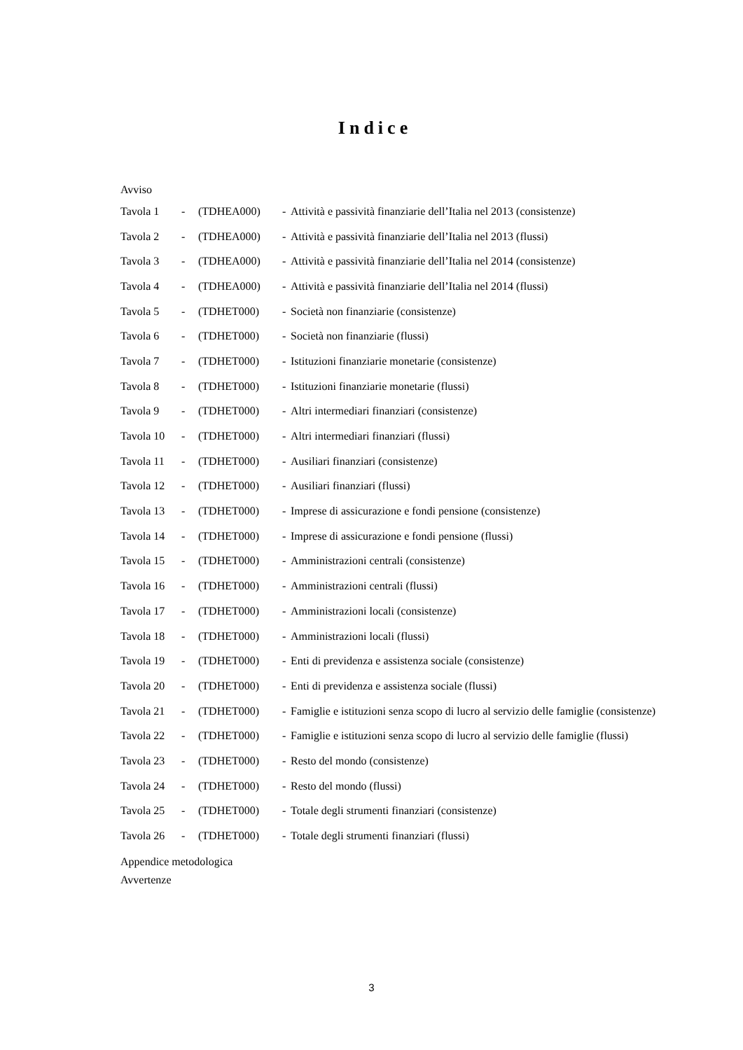Indice
Avviso
| Tavola 1 | - | (TDHEA000) | - | Attività e passività finanziarie dell’Italia nel 2013 (consistenze) |
| Tavola 2 | - | (TDHEA000) | - | Attività e passività finanziarie dell’Italia nel 2013 (flussi) |
| Tavola 3 | - | (TDHEA000) | - | Attività e passività finanziarie dell’Italia nel 2014 (consistenze) |
| Tavola 4 | - | (TDHEA000) | - | Attività e passività finanziarie dell’Italia nel 2014 (flussi) |
| Tavola 5 | - | (TDHET000) | - | Società non finanziarie (consistenze) |
| Tavola 6 | - | (TDHET000) | - | Società non finanziarie (flussi) |
| Tavola 7 | - | (TDHET000) | - | Istituzioni finanziarie monetarie (consistenze) |
| Tavola 8 | - | (TDHET000) | - | Istituzioni finanziarie monetarie (flussi) |
| Tavola 9 | - | (TDHET000) | - | Altri intermediari finanziari (consistenze) |
| Tavola 10 | - | (TDHET000) | - | Altri intermediari finanziari (flussi) |
| Tavola 11 | - | (TDHET000) | - | Ausiliari finanziari (consistenze) |
| Tavola 12 | - | (TDHET000) | - | Ausiliari finanziari (flussi) |
| Tavola 13 | - | (TDHET000) | - | Imprese di assicurazione e fondi pensione (consistenze) |
| Tavola 14 | - | (TDHET000) | - | Imprese di assicurazione e fondi pensione (flussi) |
| Tavola 15 | - | (TDHET000) | - | Amministrazioni centrali (consistenze) |
| Tavola 16 | - | (TDHET000) | - | Amministrazioni centrali (flussi) |
| Tavola 17 | - | (TDHET000) | - | Amministrazioni locali (consistenze) |
| Tavola 18 | - | (TDHET000) | - | Amministrazioni locali (flussi) |
| Tavola 19 | - | (TDHET000) | - | Enti di previdenza e assistenza sociale (consistenze) |
| Tavola 20 | - | (TDHET000) | - | Enti di previdenza e assistenza sociale (flussi) |
| Tavola 21 | - | (TDHET000) | - | Famiglie e istituzioni senza scopo di lucro al servizio delle famiglie (consistenze) |
| Tavola 22 | - | (TDHET000) | - | Famiglie e istituzioni senza scopo di lucro al servizio delle famiglie (flussi) |
| Tavola 23 | - | (TDHET000) | - | Resto del mondo (consistenze) |
| Tavola 24 | - | (TDHET000) | - | Resto del mondo (flussi) |
| Tavola 25 | - | (TDHET000) | - | Totale degli strumenti finanziari (consistenze) |
| Tavola 26 | - | (TDHET000) | - | Totale degli strumenti finanziari (flussi) |
Appendice metodologica
Avvertenze
3